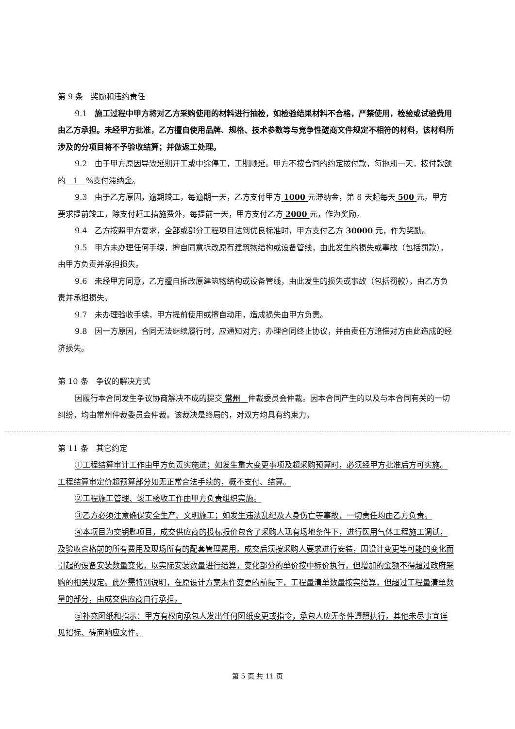第 9 条　奖励和违约责任
9.1　施工过程中甲方将对乙方采购使用的材料进行抽检，如检验结果材料不合格，严禁使用，检验或试验费用由乙方承担。未经甲方批准，乙方擅自使用品牌、规格、技术参数等与竞争性磋商文件规定不相符的材料，该材料所涉及的分项目将不予验收结算；并做返工处理。
9.2　由于甲方原因导致延期开工或中途停工，工期顺延。甲方不按合同的约定拨付款，每拖期一天，按付款额的　1　%支付滞纳金。
9.3　由于乙方原因，逾期竣工，每逾期一天，乙方支付甲方 1000 元滞纳金，第 8 天起每天 500 元。甲方要求提前竣工，除支付赶工措施费外，每提前一天，甲方支付乙方 2000 元，作为奖励。
9.4　乙方按照甲方要求，全部或部分工程项目达到优良标准时，甲方支付乙方 30000 元，作为奖励。
9.5　甲方未办理任何手续，擅自同意拆改原有建筑物结构或设备管线，由此发生的损失或事故（包括罚款），由甲方负责并承担损失。
9.6　未经甲方同意，乙方擅自拆改原建筑物结构或设备管线，由此发生的损失或事故（包括罚款），由乙方负责并承担损失。
9.7　未办理验收手续，甲方提前使用或擅自动用，造成损失由甲方负责。
9.8　因一方原因，合同无法继续履行时，应通知对方，办理合同终止协议，并由责任方赔偿对方由此造成的经济损失。
第 10 条　争议的解决方式
因履行本合同发生争议协商解决不成的提交 常州　仲裁委员会仲裁。因本合同产生的以及与本合同有关的一切纠纷，均由常州仲裁委员会仲裁。该裁决是终局的，对双方均具有约束力。
第 11 条　其它约定
①工程结算审计工作由甲方负责实施进；如发生重大变更事项及超采购预算时，必须经甲方批准后方可实施。工程结算审定价超预算部分如无正常合法手续的，概不支付、结算。
②工程施工管理、竣工验收工作由甲方负责组织实施。
③乙方必须注意确保安全生产、文明施工；如发生违法乱纪及人身伤亡等事故，一切责任均由乙方负责。
④本项目为交钥匙项目，成交供应商的投标报价包含了采购人现有场地条件下，进行医用气体工程施工调试，及验收合格前的所有费用及现场所有的配套管理费用。成交后须按采购人要求进行安装，因设计变更等可能的变化而引起的设备安装数量变化，以实际安装数量进行结算，变化部分的单价按中标价执行，但增加的金额不得超过政府采购的相关规定。此外需特别说明，在原设计方案未作变更的前提下，工程量清单数量按实结算，但超过工程量清单数量的部分，由成交供应商自行承担。
⑤补充图纸和指示：甲方有权向承包人发出任何图纸变更或指令，承包人应无条件遵照执行。其他未尽事宜详见招标、磋商响应文件。
第 5 页 共 11 页